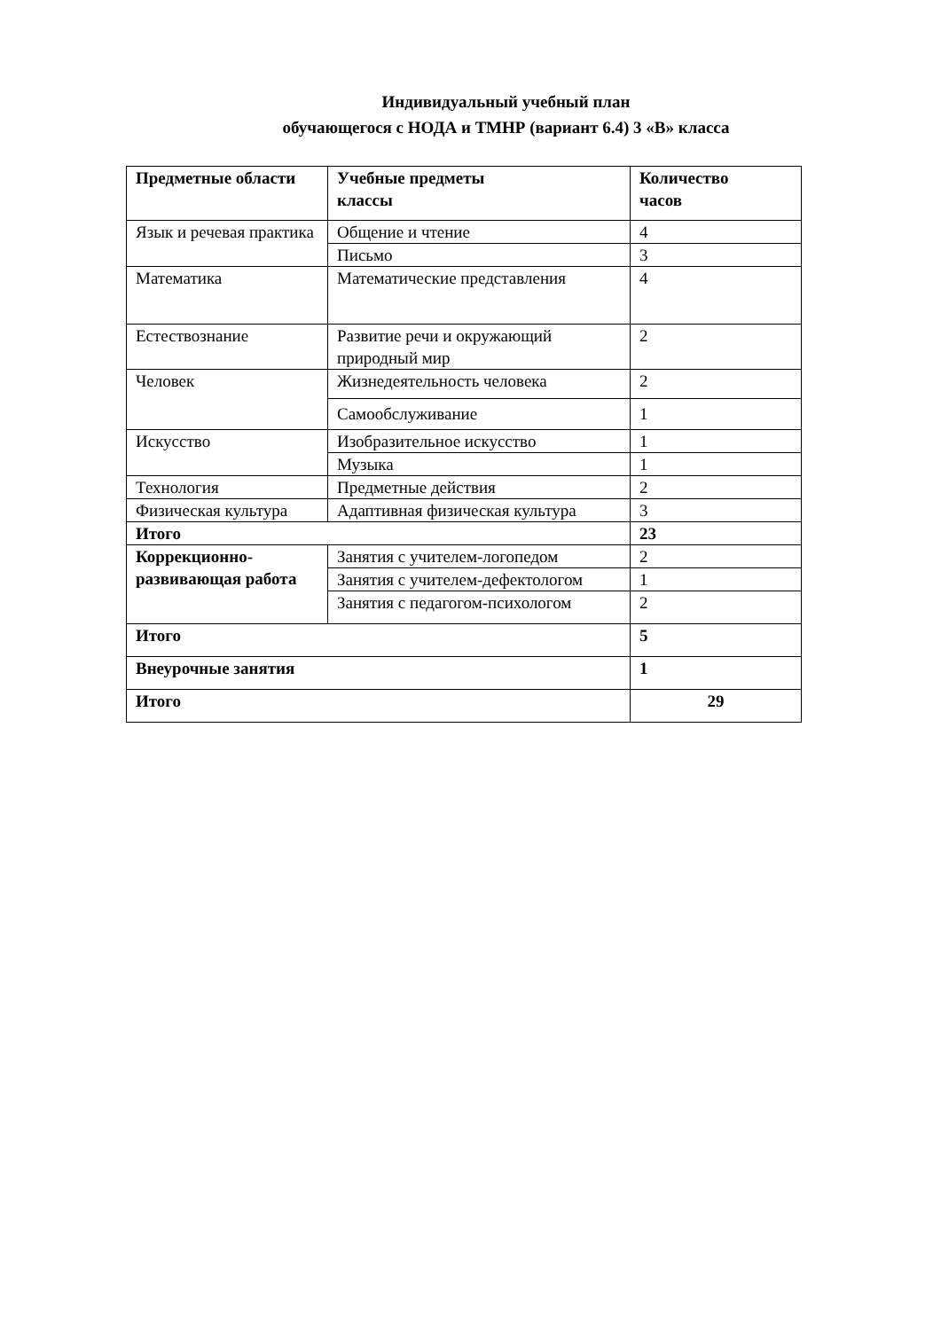Индивидуальный учебный план
обучающегося с НОДА и ТМНР (вариант 6.4) 3 «В» класса
| Предметные области | Учебные предметы классы | Количество часов |
| --- | --- | --- |
| Язык и речевая практика | Общение и чтение | 4 |
| | Письмо | 3 |
| Математика | Математические представления | 4 |
| Естествознание | Развитие речи и окружающий природный мир | 2 |
| Человек | Жизнедеятельность человека | 2 |
| | Самообслуживание | 1 |
| Искусство | Изобразительное искусство | 1 |
| | Музыка | 1 |
| Технология | Предметные действия | 2 |
| Физическая культура | Адаптивная физическая культура | 3 |
| Итого | | 23 |
| Коррекционно-развивающая работа | Занятия с учителем-логопедом | 2 |
| | Занятия с учителем-дефектологом | 1 |
| | Занятия с педагогом-психологом | 2 |
| Итого | | 5 |
| Внеурочные занятия | | 1 |
| Итого | | 29 |